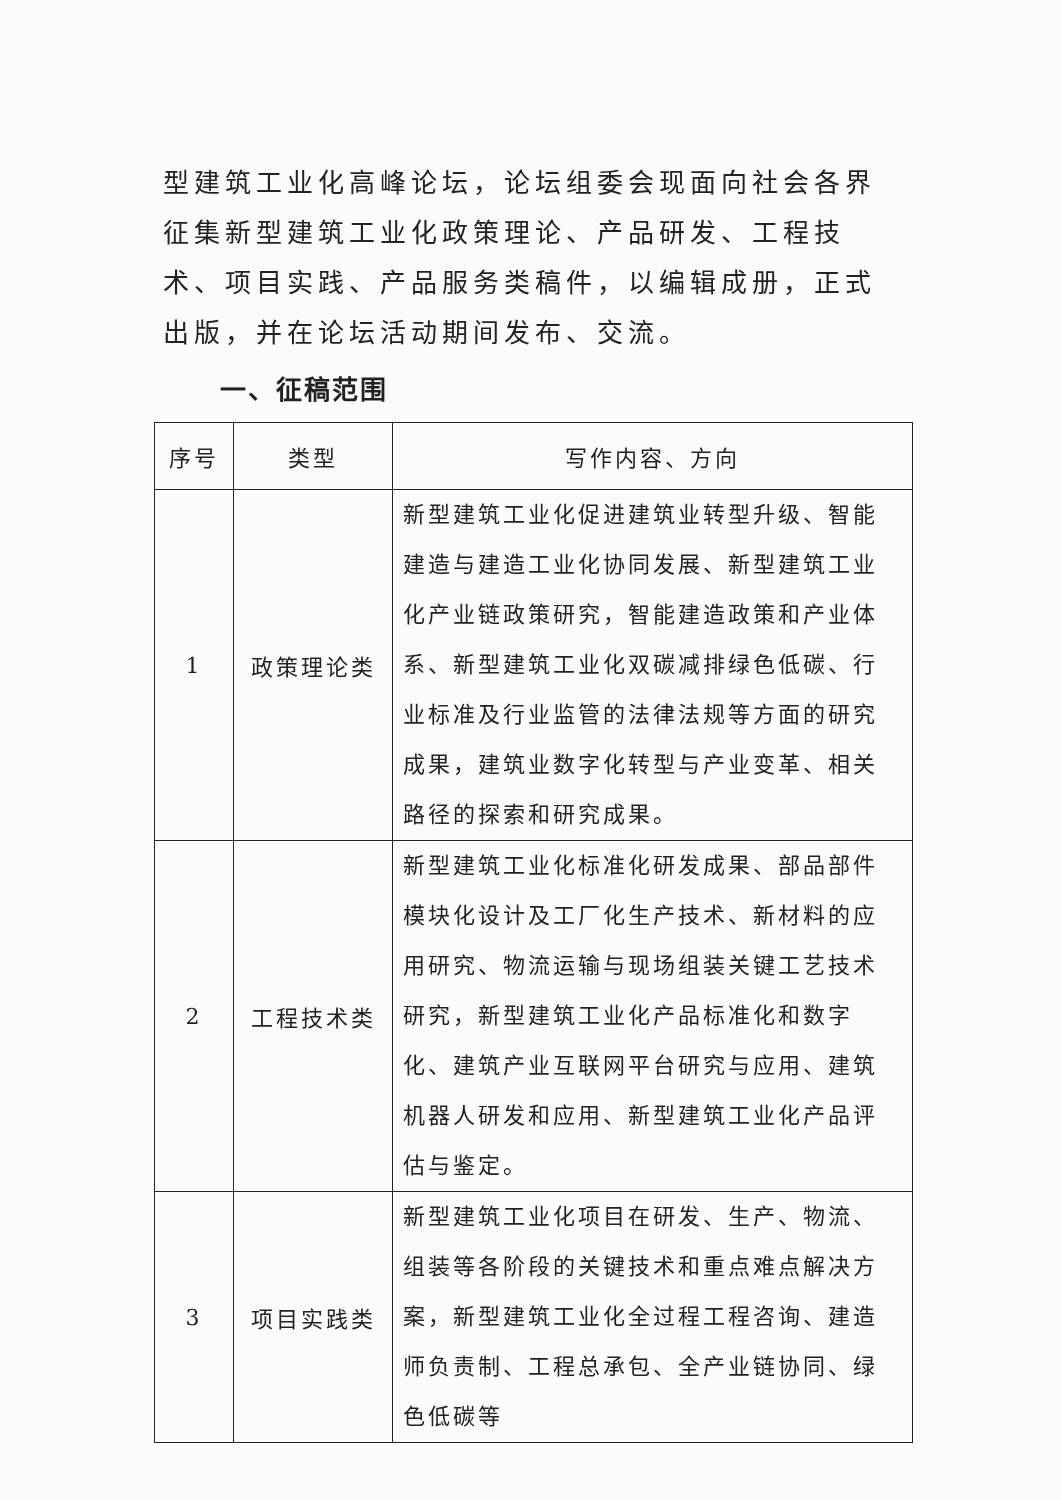型建筑工业化高峰论坛，论坛组委会现面向社会各界征集新型建筑工业化政策理论、产品研发、工程技术、项目实践、产品服务类稿件，以编辑成册，正式出版，并在论坛活动期间发布、交流。
一、征稿范围
| 序号 | 类型 | 写作内容、方向 |
| --- | --- | --- |
| 1 | 政策理论类 | 新型建筑工业化促进建筑业转型升级、智能建造与建造工业化协同发展、新型建筑工业化产业链政策研究，智能建造政策和产业体系、新型建筑工业化双碳减排绿色低碳、行业标准及行业监管的法律法规等方面的研究成果，建筑业数字化转型与产业变革、相关路径的探索和研究成果。 |
| 2 | 工程技术类 | 新型建筑工业化标准化研发成果、部品部件模块化设计及工厂化生产技术、新材料的应用研究、物流运输与现场组装关键工艺技术研究，新型建筑工业化产品标准化和数字化、建筑产业互联网平台研究与应用、建筑机器人研发和应用、新型建筑工业化产品评估与鉴定。 |
| 3 | 项目实践类 | 新型建筑工业化项目在研发、生产、物流、组装等各阶段的关键技术和重点难点解决方案，新型建筑工业化全过程工程咨询、建造师负责制、工程总承包、全产业链协同、绿色低碳等 |